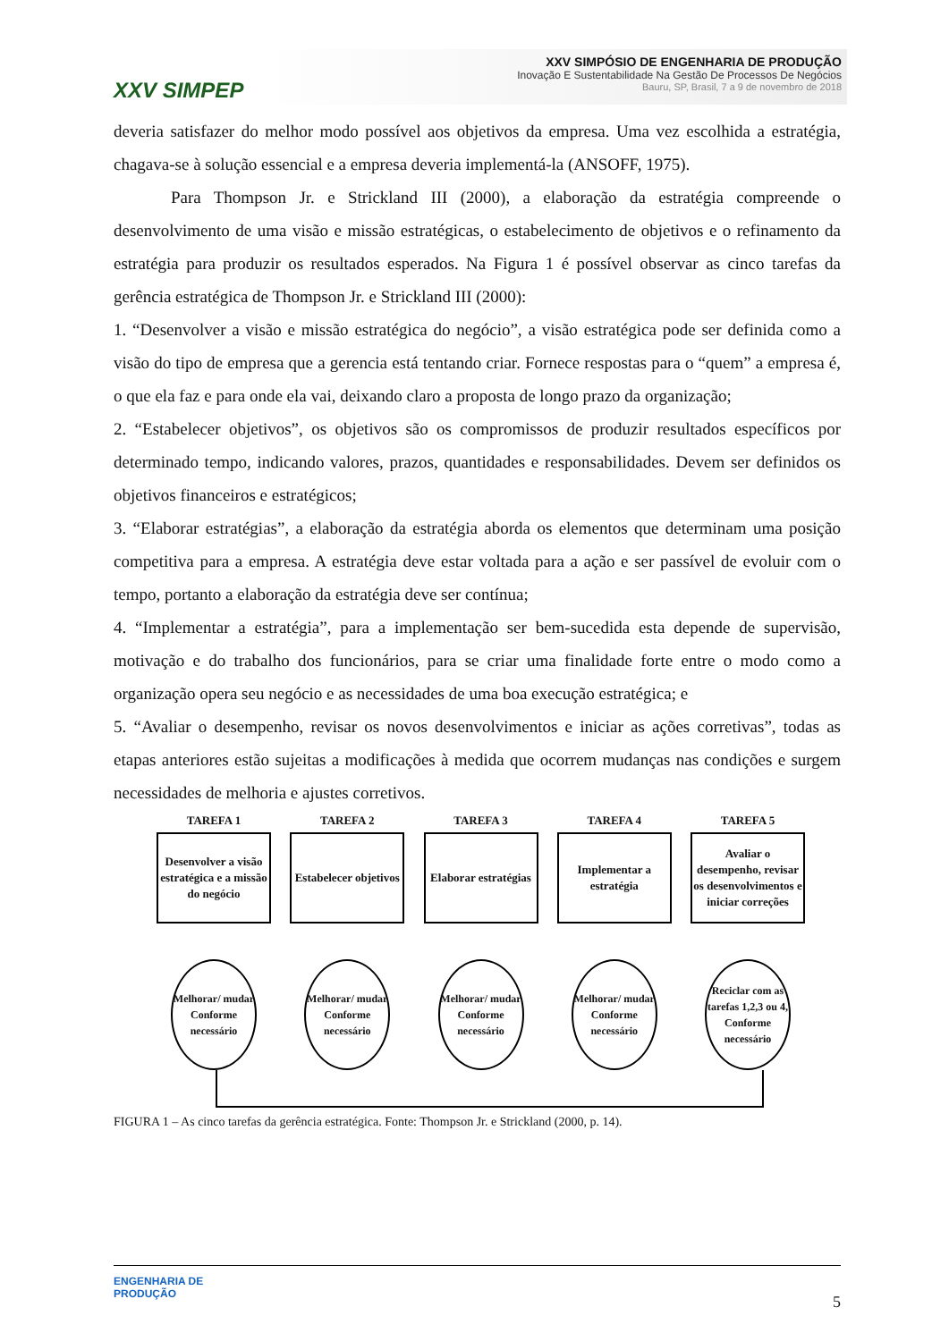XXV SIMPEP
XXV SIMPÓSIO DE ENGENHARIA DE PRODUÇÃO
Inovação E Sustentabilidade Na Gestão De Processos De Negócios
Bauru, SP, Brasil, 7 a 9 de novembro de 2018
deveria satisfazer do melhor modo possível aos objetivos da empresa. Uma vez escolhida a estratégia, chagava-se à solução essencial e a empresa deveria implementá-la (ANSOFF, 1975).
Para Thompson Jr. e Strickland III (2000), a elaboração da estratégia compreende o desenvolvimento de uma visão e missão estratégicas, o estabelecimento de objetivos e o refinamento da estratégia para produzir os resultados esperados. Na Figura 1 é possível observar as cinco tarefas da gerência estratégica de Thompson Jr. e Strickland III (2000):
1. “Desenvolver a visão e missão estratégica do negócio”, a visão estratégica pode ser definida como a visão do tipo de empresa que a gerencia está tentando criar. Fornece respostas para o “quem” a empresa é, o que ela faz e para onde ela vai, deixando claro a proposta de longo prazo da organização;
2. “Estabelecer objetivos”, os objetivos são os compromissos de produzir resultados específicos por determinado tempo, indicando valores, prazos, quantidades e responsabilidades. Devem ser definidos os objetivos financeiros e estratégicos;
3. “Elaborar estratégias”, a elaboração da estratégia aborda os elementos que determinam uma posição competitiva para a empresa. A estratégia deve estar voltada para a ação e ser passível de evoluir com o tempo, portanto a elaboração da estratégia deve ser contínua;
4. “Implementar a estratégia”, para a implementação ser bem-sucedida esta depende de supervisão, motivação e do trabalho dos funcionários, para se criar uma finalidade forte entre o modo como a organização opera seu negócio e as necessidades de uma boa execução estratégica; e
5. “Avaliar o desempenho, revisar os novos desenvolvimentos e iniciar as ações corretivas”, todas as etapas anteriores estão sujeitas a modificações à medida que ocorrem mudanças nas condições e surgem necessidades de melhoria e ajustes corretivos.
TAREFA 1
Desenvolver a visão estratégica e a missão do negócio
Melhorar/ mudar Conforme necessário
TAREFA 2
Estabelecer objetivos
Melhorar/ mudar Conforme necessário
TAREFA 3
Elaborar estratégias
Melhorar/ mudar Conforme necessário
TAREFA 4
Implementar a estratégia
Melhorar/ mudar Conforme necessário
TAREFA 5
Avaliar o desempenho, revisar os desenvolvimentos e iniciar correções
Reciclar com as tarefas 1,2,3 ou 4, Conforme necessário
FIGURA 1 – As cinco tarefas da gerência estratégica. Fonte: Thompson Jr. e Strickland (2000, p. 14).
ENGENHARIA DE
PRODUÇÃO
5